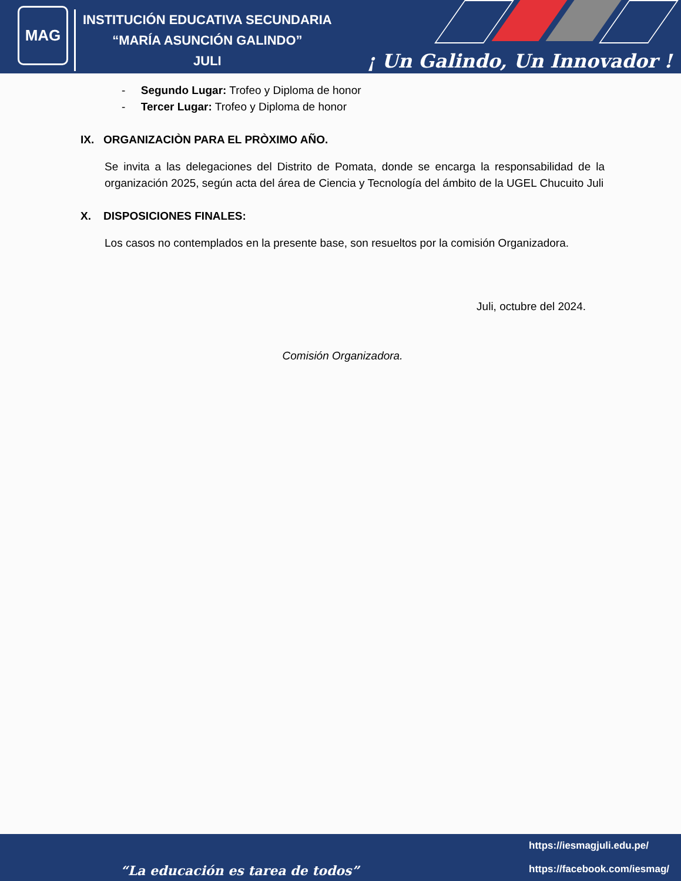MAG
INSTITUCIÓN EDUCATIVA SECUNDARIA
“MARÍA ASUNCIÓN GALINDO”
JULI
¡ Un Galindo, Un Innovador !
- Segundo Lugar: Trofeo y Diploma de honor
- Tercer Lugar: Trofeo y Diploma de honor
IX. ORGANIZACIÒN PARA EL PRÒXIMO AÑO.
Se invita a las delegaciones del Distrito de Pomata, donde se encarga la responsabilidad de la organización 2025, según acta del área de Ciencia y Tecnología del ámbito de la UGEL Chucuito Juli
X. DISPOSICIONES FINALES:
Los casos no contemplados en la presente base, son resueltos por la comisión Organizadora.
Juli, octubre del 2024.
Comisión Organizadora.
https://iesmagjuli.edu.pe/
https://facebook.com/iesmag/
“La educación es tarea de todos”